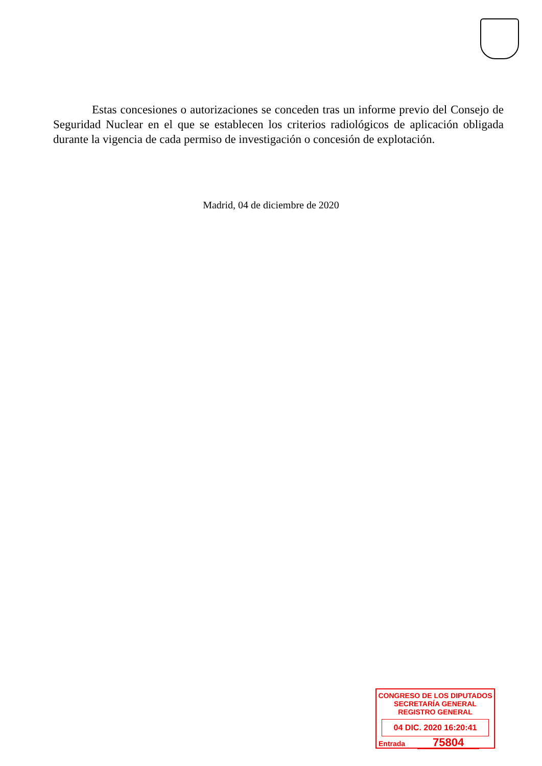Estas concesiones o autorizaciones se conceden tras un informe previo del Consejo de Seguridad Nuclear en el que se establecen los criterios radiológicos de aplicación obligada durante la vigencia de cada permiso de investigación o concesión de explotación.
Madrid, 04 de diciembre de 2020
CONGRESO DE LOS DIPUTADOS
SECRETARÍA GENERAL
REGISTRO GENERAL
04 DIC. 2020 16:20:41
Entrada 75804